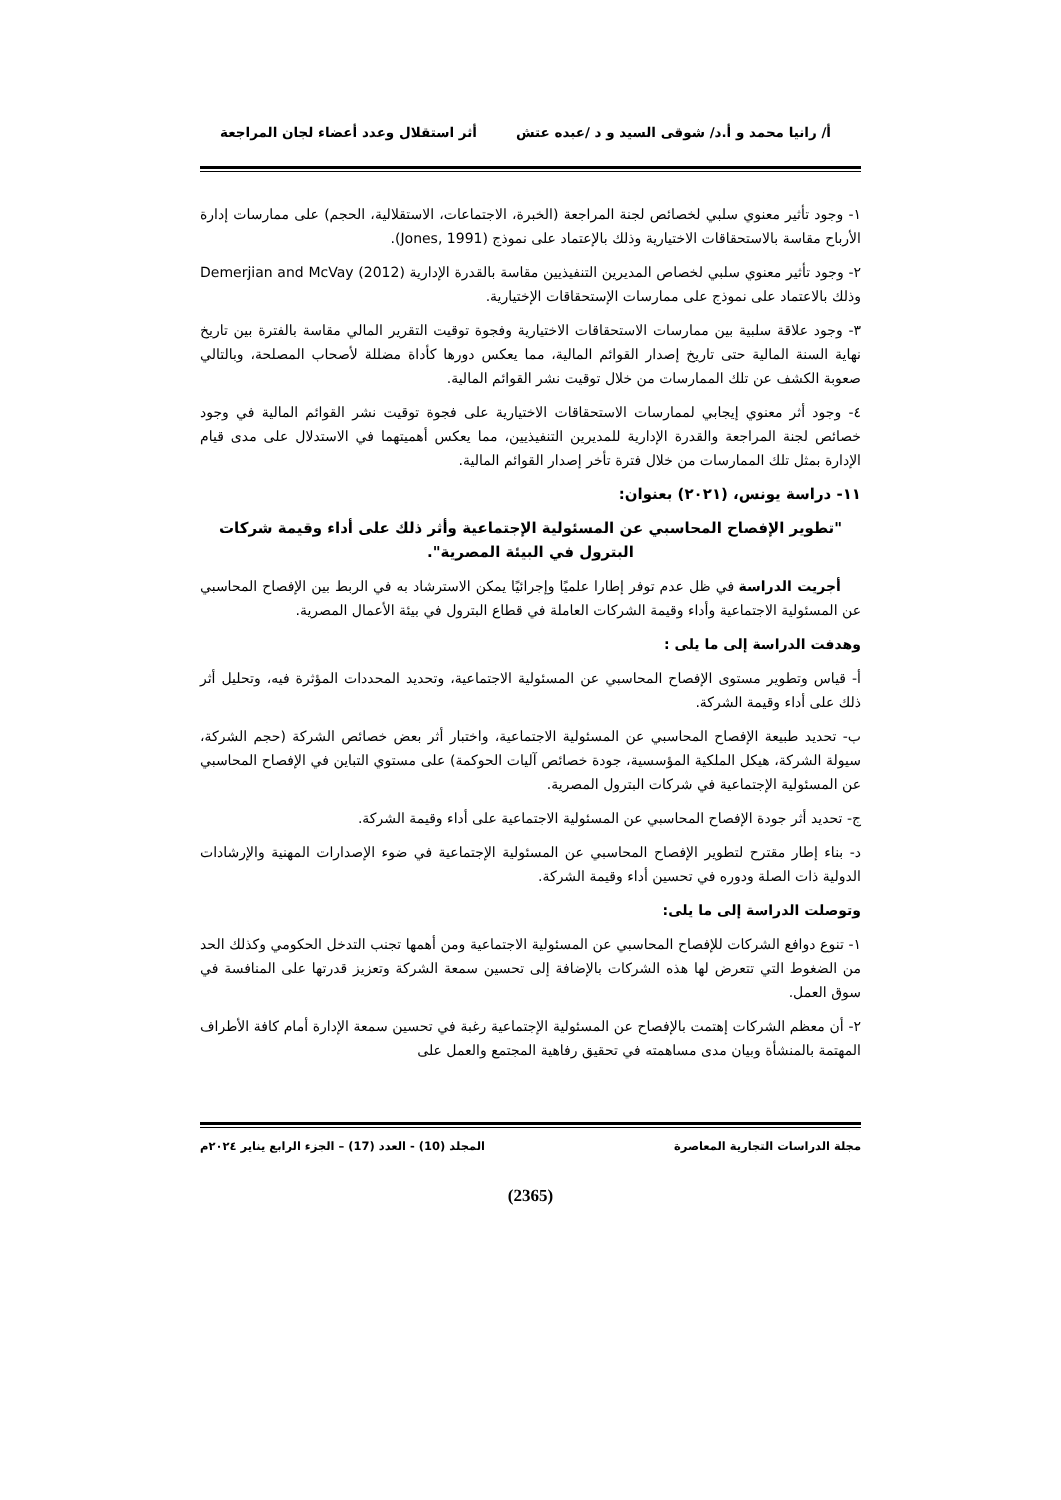أ/ رانيا محمد و أ.د/ شوقى السيد و د /عبده عتش أثر استقلال وعدد أعضاء لجان المراجعة
١- وجود تأثير معنوي سلبي لخصائص لجنة المراجعة (الخبرة، الاجتماعات، الاستقلالية، الحجم) على ممارسات إدارة الأرباح مقاسة بالاستحقاقات الاختيارية وذلك بالإعتماد على نموذج (Jones, 1991).
٢- وجود تأثير معنوي سلبي لخصاص المديرين التنفيذيين مقاسة بالقدرة الإدارية Demerjian and McVay (2012) وذلك بالاعتماد على نموذج على ممارسات الإستحقاقات الإختيارية.
٣- وجود علاقة سلبية بين ممارسات الاستحقاقات الاختيارية وفجوة توقيت التقرير المالي مقاسة بالفترة بين تاريخ نهاية السنة المالية حتى تاريخ إصدار القوائم المالية، مما يعكس دورها كأداة مضللة لأصحاب المصلحة، وبالتالي صعوبة الكشف عن تلك الممارسات من خلال توقيت نشر القوائم المالية.
٤- وجود أثر معنوي إيجابي لممارسات الاستحقاقات الاختيارية على فجوة توقيت نشر القوائم المالية في وجود خصائص لجنة المراجعة والقدرة الإدارية للمديرين التنفيذيين، مما يعكس أهميتهما في الاستدلال على مدى قيام الإدارة بمثل تلك الممارسات من خلال فترة تأخر إصدار القوائم المالية.
١١- دراسة يونس، (٢٠٢١) بعنوان:
"تطوير الإفصاح المحاسبي عن المسئولية الإجتماعية وأثر ذلك على أداء وقيمة شركات البترول في البيئة المصرية".
أجريت الدراسة في ظل عدم توفر إطارا علميًا وإجرائيًا يمكن الاسترشاد به في الربط بين الإفصاح المحاسبي عن المسئولية الاجتماعية وأداء وقيمة الشركات العاملة في قطاع البترول في بيئة الأعمال المصرية.
وهدفت الدراسة إلى ما يلى :
أ- قياس وتطوير مستوى الإفصاح المحاسبي عن المسئولية الاجتماعية، وتحديد المحددات المؤثرة فيه، وتحليل أثر ذلك على أداء وقيمة الشركة.
ب- تحديد طبيعة الإفصاح المحاسبي عن المسئولية الاجتماعية، واختبار أثر بعض خصائص الشركة (حجم الشركة، سيولة الشركة، هيكل الملكية المؤسسية، جودة خصائص آليات الحوكمة) على مستوي التباين في الإفصاح المحاسبي عن المسئولية الإجتماعية في شركات البترول المصرية.
ج- تحديد أثر جودة الإفصاح المحاسبي عن المسئولية الاجتماعية على أداء وقيمة الشركة.
د- بناء إطار مقترح لتطوير الإفصاح المحاسبي عن المسئولية الإجتماعية في ضوء الإصدارات المهنية والإرشادات الدولية ذات الصلة ودوره في تحسين أداء وقيمة الشركة.
وتوصلت الدراسة إلى ما يلى:
١- تنوع دوافع الشركات للإفصاح المحاسبي عن المسئولية الاجتماعية ومن أهمها تجنب التدخل الحكومي وكذلك الحد من الضغوط التي تتعرض لها هذه الشركات بالإضافة إلى تحسين سمعة الشركة وتعزيز قدرتها على المنافسة في سوق العمل.
٢- أن معظم الشركات إهتمت بالإفصاح عن المسئولية الإجتماعية رغبة في تحسين سمعة الإدارة أمام كافة الأطراف المهتمة بالمنشأة وبيان مدى مساهمته في تحقيق رفاهية المجتمع والعمل على
مجلة الدراسات التجارية المعاصرة المجلد (10) - العدد (17) – الجزء الرابع يناير ٢٠٢٤م
(2365)